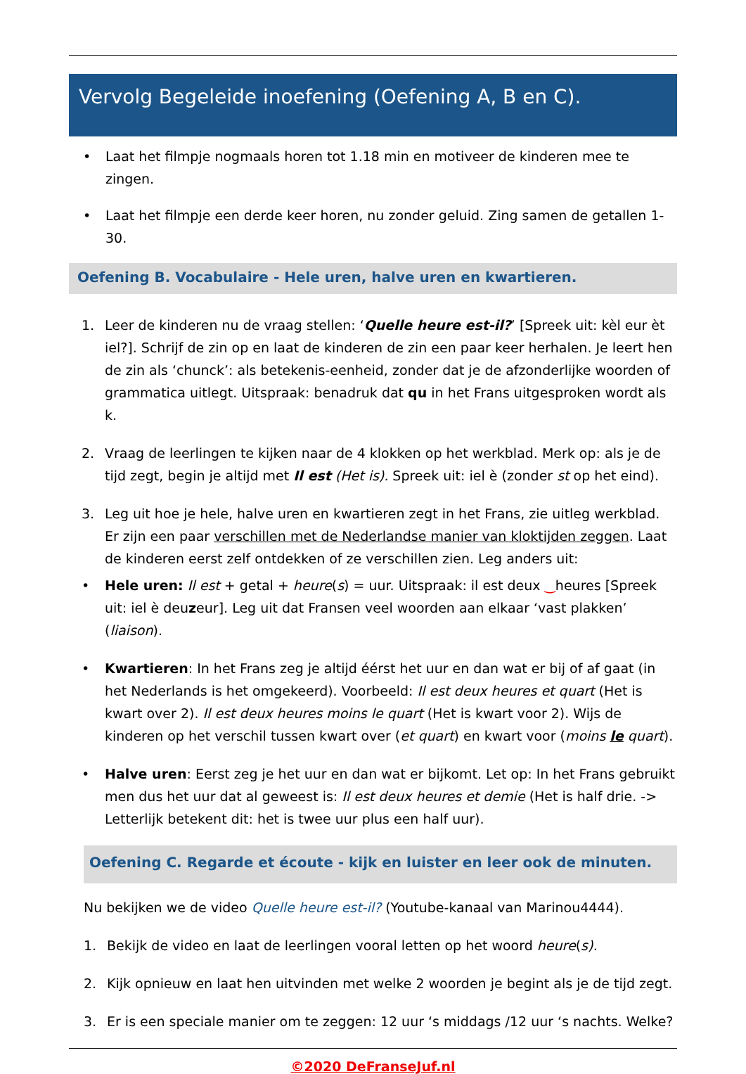Vervolg Begeleide inoefening (Oefening A, B en C).
• Laat het filmpje nogmaals horen tot 1.18 min en motiveer de kinderen mee te zingen.
• Laat het filmpje een derde keer horen, nu zonder geluid. Zing samen de getallen 1-30.
Oefening B. Vocabulaire - Hele uren, halve uren en kwartieren.
1. Leer de kinderen nu de vraag stellen: ‘Quelle heure est-il?’ [Spreek uit: kèl eur èt iel?]. Schrijf de zin op en laat de kinderen de zin een paar keer herhalen. Je leert hen de zin als ‘chunck’: als betekenis-eenheid, zonder dat je de afzonderlijke woorden of grammatica uitlegt. Uitspraak: benadruk dat qu in het Frans uitgesproken wordt als k.
2. Vraag de leerlingen te kijken naar de 4 klokken op het werkblad. Merk op: als je de tijd zegt, begin je altijd met Il est (Het is). Spreek uit: iel è (zonder st op het eind).
3. Leg uit hoe je hele, halve uren en kwartieren zegt in het Frans, zie uitleg werkblad. Er zijn een paar verschillen met de Nederlandse manier van kloktijden zeggen. Laat de kinderen eerst zelf ontdekken of ze verschillen zien. Leg anders uit:
• Hele uren: Il est + getal + heure(s) = uur. Uitspraak: il est deux ‿heures [Spreek uit: iel è deuzeur]. Leg uit dat Fransen veel woorden aan elkaar ‘vast plakken’ (liaison).
• Kwartieren: In het Frans zeg je altijd éérst het uur en dan wat er bij of af gaat (in het Nederlands is het omgekeerd). Voorbeeld: Il est deux heures et quart (Het is kwart over 2). Il est deux heures moins le quart (Het is kwart voor 2). Wijs de kinderen op het verschil tussen kwart over (et quart) en kwart voor (moins le quart).
• Halve uren: Eerst zeg je het uur en dan wat er bijkomt. Let op: In het Frans gebruikt men dus het uur dat al geweest is: Il est deux heures et demie (Het is half drie. -> Letterlijk betekent dit: het is twee uur plus een half uur).
Oefening C. Regarde et écoute - kijk en luister en leer ook de minuten.
Nu bekijken we de video Quelle heure est-il? (Youtube-kanaal van Marinou4444).
1. Bekijk de video en laat de leerlingen vooral letten op het woord heure(s).
2. Kijk opnieuw en laat hen uitvinden met welke 2 woorden je begint als je de tijd zegt.
3. Er is een speciale manier om te zeggen: 12 uur ‘s middags /12 uur ‘s nachts. Welke?
©2020 DeFranseJuf.nl